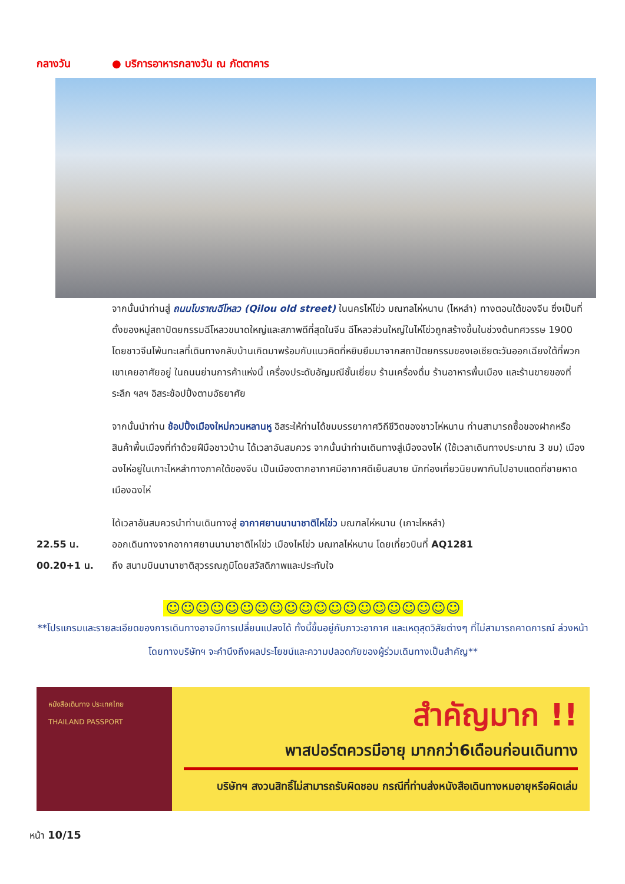กลางวัน ● บริการอาหารกลางวัน ณ ภัตตาคาร
จากนั้นนำท่านสู่ ถนนโบราณฉีโหลว (Qilou old street) ในนครไห่โข่ว มณฑลไห่หนาน (ไหหลำ) ทางตอนใต้ของจีน ซึ่งเป็นที่ตั้งของหมู่สถาปัตยกรรมฉีโหลวขนาดใหญ่และสภาพดีที่สุดในจีน ฉีโหลวส่วนใหญ่ในไห่โข่วถูกสร้างขึ้นในช่วงต้นทศวรรษ 1900 โดยชาวจีนโพ้นทะเลที่เดินทางกลับบ้านเกิดมาพร้อมกับแนวคิดที่หยิบยืมมาจากสถาปัตยกรรมของเอเชียตะวันออกเฉียงใต้ที่พวกเขาเคยอาศัยอยู่ ในถนนย่านการค้าแห่งนี้ เครื่องประดับอัญมณีชั้นเยี่ยม ร้านเครื่องดื่ม ร้านอาหารพื้นเมือง และร้านขายของที่ระลึก ฯลฯ อิสระช้อปปิ้งตามอัธยาศัย
จากนั้นนำท่าน ช้อปปิ้งเมืองใหม่กวนหลานหู อิสระให้ท่านได้ชมบรรยากาศวิถีชีวิตของชาวไห่หนาน ท่านสามารถซื้อของฝากหรือสินค้าพื้นเมืองที่ทำด้วยฝีมือชาวบ้าน ได้เวลาอันสมควร จากนั้นนำท่านเดินทางสู่เมืองฉงไห่ (ใช้เวลาเดินทางประมาณ 3 ชม) เมืองฉงไห่อยู่ในเกาะไหหลำทางภาคใต้ของจีน เป็นเมืองตากอากาศมีอากาศดีเย็นสบาย นักท่องเที่ยวนิยมพากันไปอาบแดดที่ชายหาด เมืองฉงไห่
ได้เวลาอันสมควรนำท่านเดินทางสู่ อากาศยานนานาชาติไหโข่ว มณฑลไห่หนาน (เกาะไหหลำ)
22.55 น. ออกเดินทางจากอากาศยานนานาชาติไหโข่ว เมืองไหโข่ว มณฑลไห่หนาน โดยเที่ยวบินที่ AQ1281
00.20+1 น. ถึง สนามบินนานาชาติสุวรรณภูมิโดยสวัสดิภาพและประทับใจ
☺☺☺☺☺☺☺☺☺☺☺☺☺☺☺☺☺☺☺☺
**โปรแกรมและรายละเอียดของการเดินทางอาจมีการเปลี่ยนแปลงได้ ทั้งนี้ขึ้นอยู่กับภาวะอากาศ และเหตุสุดวิสัยต่างๆ ที่ไม่สามารถคาดการณ์ ล่วงหน้าโดยทางบริษัทฯ จะคำนึงถึงผลประโยชน์และความปลอดภัยของผู้ร่วมเดินทางเป็นสำคัญ**
หนังสือเดินทาง ประเทศไทย
THAILAND PASSPORT
สำคัญมาก !!
พาสปอร์ตควรมีอายุ มากกว่า6เดือนก่อนเดินทาง
บริษัทฯ สงวนสิทธิ์ไม่สามารถรับผิดชอบ กรณีที่ท่านส่งหนังสือเดินทางหมอายุหรือผิดเล่ม
หน้า 10/15